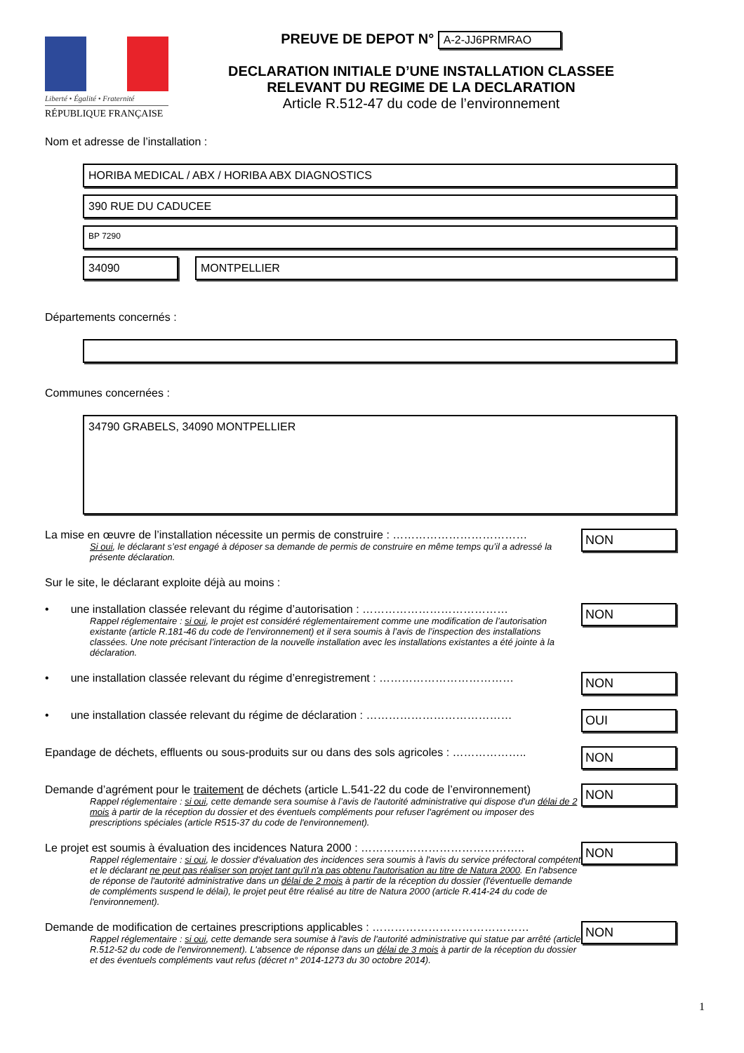Liberté • Égalité • Fraternité
RÉPUBLIQUE FRANÇAISE
PREUVE DE DEPOT N° A-2-JJ6PRMRAO
DECLARATION INITIALE D’UNE INSTALLATION CLASSEE
RELEVANT DU REGIME DE LA DECLARATION
Article R.512-47 du code de l’environnement
Nom et adresse de l’installation :
HORIBA MEDICAL / ABX / HORIBA ABX DIAGNOSTICS
390 RUE DU CADUCEE
BP 7290
34090 MONTPELLIER
Départements concernés :
Communes concernées :
34790 GRABELS, 34090 MONTPELLIER
La mise en œuvre de l’installation nécessite un permis de construire : ………………………………
Si oui, le déclarant s’est engagé à déposer sa demande de permis de construire en même temps qu’il a adressé la présente déclaration.
NON
Sur le site, le déclarant exploite déjà au moins :
• une installation classée relevant du régime d’autorisation : …………………………………
Rappel réglementaire : si oui, le projet est considéré réglementairement comme une modification de l’autorisation existante (article R.181-46 du code de l’environnement) et il sera soumis à l’avis de l’inspection des installations classées. Une note précisant l’interaction de la nouvelle installation avec les installations existantes a été jointe à la déclaration.
NON
• une installation classée relevant du régime d’enregistrement : ………………………………
NON
• une installation classée relevant du régime de déclaration : …………………………………
OUI
Epandage de déchets, effluents ou sous-produits sur ou dans des sols agricoles : ………………..
NON
Demande d’agrément pour le traitement de déchets (article L.541-22 du code de l’environnement)
Rappel réglementaire : si oui, cette demande sera soumise à l’avis de l'autorité administrative qui dispose d'un délai de 2 mois à partir de la réception du dossier et des éventuels compléments pour refuser l'agrément ou imposer des prescriptions spéciales (article R515-37 du code de l'environnement).
NON
Le projet est soumis à évaluation des incidences Natura 2000 : ……………………………………..
Rappel réglementaire : si oui, le dossier d'évaluation des incidences sera soumis à l'avis du service préfectoral compétent et le déclarant ne peut pas réaliser son projet tant qu'il n'a pas obtenu l'autorisation au titre de Natura 2000. En l'absence de réponse de l'autorité administrative dans un délai de 2 mois à partir de la réception du dossier (l'éventuelle demande de compléments suspend le délai), le projet peut être réalisé au titre de Natura 2000 (article R.414-24 du code de l'environnement).
NON
Demande de modification de certaines prescriptions applicables : ……………………………………
Rappel réglementaire : si oui, cette demande sera soumise à l'avis de l'autorité administrative qui statue par arrêté (article R.512-52 du code de l'environnement). L'absence de réponse dans un délai de 3 mois à partir de la réception du dossier et des éventuels compléments vaut refus (décret n° 2014-1273 du 30 octobre 2014).
NON
1